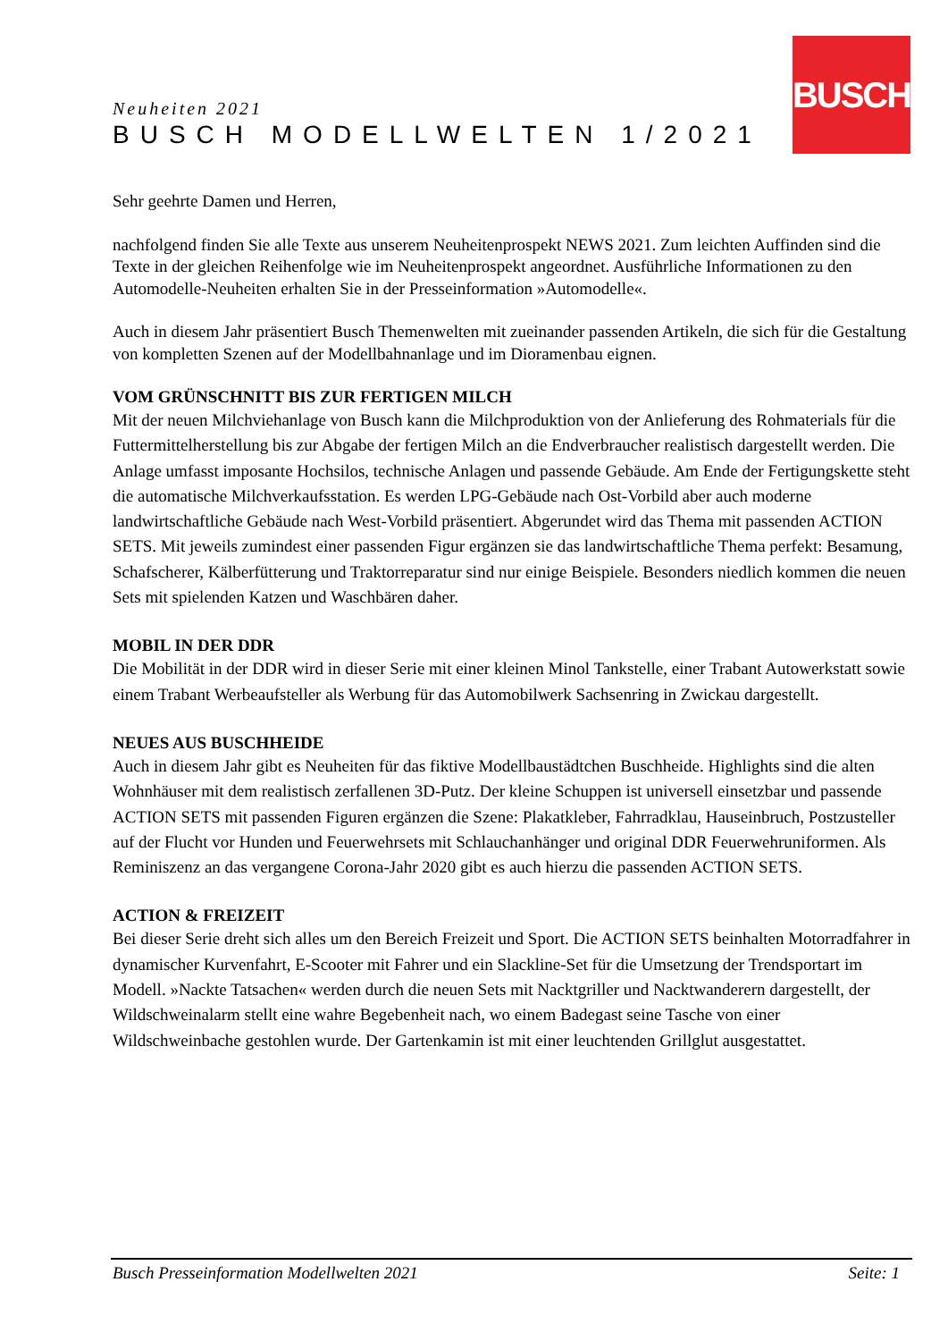BUSCH
Neuheiten 2021
BUSCH MODELLWELTEN 1/2021
Sehr geehrte Damen und Herren,
nachfolgend finden Sie alle Texte aus unserem Neuheitenprospekt NEWS 2021. Zum leichten Auffinden sind die Texte in der gleichen Reihenfolge wie im Neuheitenprospekt angeordnet. Ausführliche Informationen zu den Automodelle-Neuheiten erhalten Sie in der Presseinformation »Automodelle«.
Auch in diesem Jahr präsentiert Busch Themenwelten mit zueinander passenden Artikeln, die sich für die Gestaltung von kompletten Szenen auf der Modellbahnanlage und im Dioramenbau eignen.
VOM GRÜNSCHNITT BIS ZUR FERTIGEN MILCH
Mit der neuen Milchviehanlage von Busch kann die Milchproduktion von der Anlieferung des Rohmaterials für die Futtermittelherstellung bis zur Abgabe der fertigen Milch an die Endverbraucher realistisch dargestellt werden. Die Anlage umfasst imposante Hochsilos, technische Anlagen und passende Gebäude. Am Ende der Fertigungskette steht die automatische Milchverkaufsstation. Es werden LPG-Gebäude nach Ost-Vorbild aber auch moderne landwirtschaftliche Gebäude nach West-Vorbild präsentiert. Abgerundet wird das Thema mit passenden ACTION SETS. Mit jeweils zumindest einer passenden Figur ergänzen sie das landwirtschaftliche Thema perfekt: Besamung, Schafscherer, Kälberfütterung und Traktorreparatur sind nur einige Beispiele. Besonders niedlich kommen die neuen Sets mit spielenden Katzen und Waschbären daher.
MOBIL IN DER DDR
Die Mobilität in der DDR wird in dieser Serie mit einer kleinen Minol Tankstelle, einer Trabant Autowerkstatt sowie einem Trabant Werbeaufsteller als Werbung für das Automobilwerk Sachsenring in Zwickau dargestellt.
NEUES AUS BUSCHHEIDE
Auch in diesem Jahr gibt es Neuheiten für das fiktive Modellbaustädtchen Buschheide. Highlights sind die alten Wohnhäuser mit dem realistisch zerfallenen 3D-Putz. Der kleine Schuppen ist universell einsetzbar und passende ACTION SETS mit passenden Figuren ergänzen die Szene: Plakatkleber, Fahrradklau, Hauseinbruch, Postzusteller auf der Flucht vor Hunden und Feuerwehrsets mit Schlauchanhänger und original DDR Feuerwehruniformen. Als Reminiszenz an das vergangene Corona-Jahr 2020 gibt es auch hierzu die passenden ACTION SETS.
ACTION & FREIZEIT
Bei dieser Serie dreht sich alles um den Bereich Freizeit und Sport. Die ACTION SETS beinhalten Motorradfahrer in dynamischer Kurvenfahrt, E-Scooter mit Fahrer und ein Slackline-Set für die Umsetzung der Trendsportart im Modell. »Nackte Tatsachen« werden durch die neuen Sets mit Nacktgriller und Nacktwanderern dargestellt, der Wildschweinalarm stellt eine wahre Begebenheit nach, wo einem Badegast seine Tasche von einer Wildschweinbache gestohlen wurde. Der Gartenkamin ist mit einer leuchtenden Grillglut ausgestattet.
Busch Presseinformation Modellwelten 2021 Seite: 1